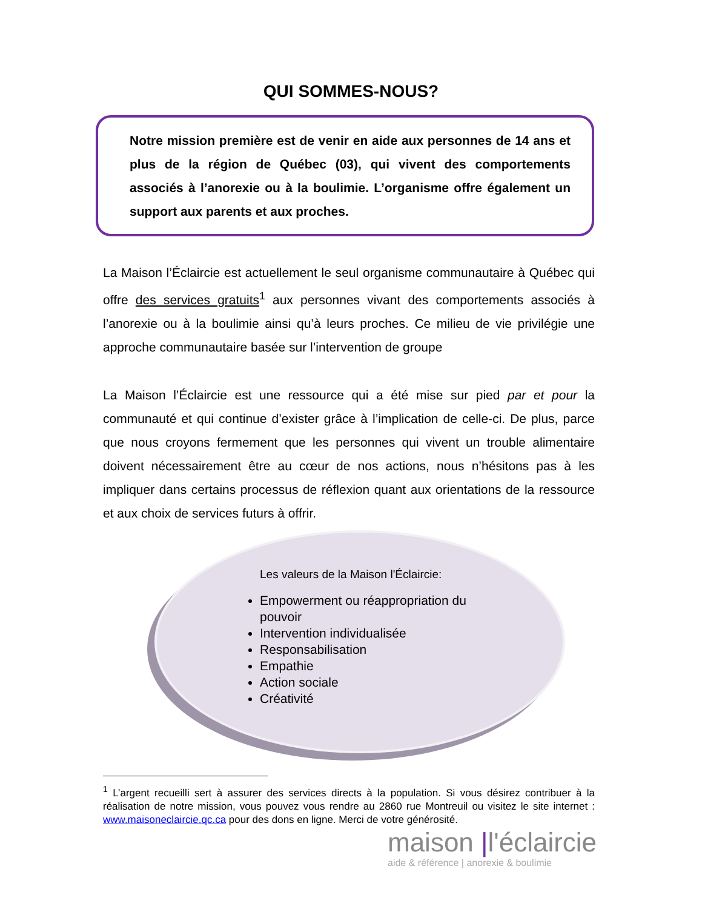QUI SOMMES-NOUS?
Notre mission première est de venir en aide aux personnes de 14 ans et plus de la région de Québec (03), qui vivent des comportements associés à l’anorexie ou à la boulimie. L’organisme offre également un support aux parents et aux proches.
La Maison l’Éclaircie est actuellement le seul organisme communautaire à Québec qui offre des services gratuits<sup>1</sup> aux personnes vivant des comportements associés à l’anorexie ou à la boulimie ainsi qu’à leurs proches. Ce milieu de vie privilégie une approche communautaire basée sur l’intervention de groupe
La Maison l’Éclaircie est une ressource qui a été mise sur pied par et pour la communauté et qui continue d’exister grâce à l’implication de celle-ci. De plus, parce que nous croyons fermement que les personnes qui vivent un trouble alimentaire doivent nécessairement être au cœur de nos actions, nous n’hésitons pas à les impliquer dans certains processus de réflexion quant aux orientations de la ressource et aux choix de services futurs à offrir.
Les valeurs de la Maison l'Éclaircie:
Empowerment ou réappropriation du pouvoir
Intervention individualisée
Responsabilisation
Empathie
Action sociale
Créativité
<sup>1</sup> L’argent recueilli sert à assurer des services directs à la population. Si vous désirez contribuer à la réalisation de notre mission, vous pouvez vous rendre au 2860 rue Montreuil ou visitez le site internet : www.maisoneclaircie.qc.ca pour des dons en ligne. Merci de votre générosité.
maison |l'éclaircie
aide & référence | anorexie & boulimie